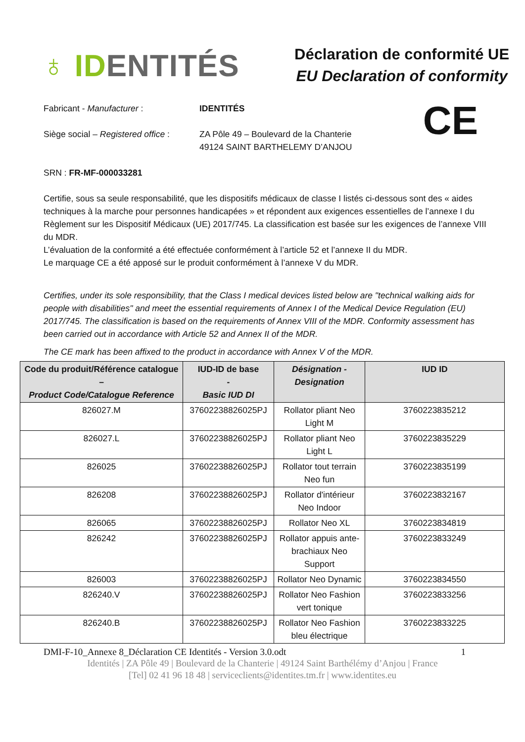♁ IDENTITÉS
Déclaration de conformité UE
EU Declaration of conformity
CE
Fabricant - Manufacturer : IDENTITÉS
Siège social – Registered office :
ZA Pôle 49 – Boulevard de la Chanterie
49124 SAINT BARTHELEMY D’ANJOU
SRN : FR-MF-000033281
Certifie, sous sa seule responsabilité, que les dispositifs médicaux de classe I listés ci-dessous sont des « aides techniques à la marche pour personnes handicapées » et répondent aux exigences essentielles de l’annexe I du Règlement sur les Dispositif Médicaux (UE) 2017/745. La classification est basée sur les exigences de l’annexe VIII du MDR.
L’évaluation de la conformité a été effectuée conformément à l’article 52 et l’annexe II du MDR.
Le marquage CE a été apposé sur le produit conformément à l’annexe V du MDR.
Certifies, under its sole responsibility, that the Class I medical devices listed below are "technical walking aids for people with disabilities" and meet the essential requirements of Annex I of the Medical Device Regulation (EU) 2017/745. The classification is based on the requirements of Annex VIII of the MDR. Conformity assessment has been carried out in accordance with Article 52 and Annex II of the MDR.
The CE mark has been affixed to the product in accordance with Annex V of the MDR.
| Code du produit/Référence catalogue – Product Code/Catalogue Reference | IUD-ID de base - Basic IUD DI | Désignation - Designation | IUD ID |
| --- | --- | --- | --- |
| 826027.M | 37602238826025PJ | Rollator pliant Neo Light M | 3760223835212 |
| 826027.L | 37602238826025PJ | Rollator pliant Neo Light L | 3760223835229 |
| 826025 | 37602238826025PJ | Rollator tout terrain Neo fun | 3760223835199 |
| 826208 | 37602238826025PJ | Rollator d'intérieur Neo Indoor | 3760223832167 |
| 826065 | 37602238826025PJ | Rollator Neo XL | 3760223834819 |
| 826242 | 37602238826025PJ | Rollator appuis ante-brachiaux Neo Support | 3760223833249 |
| 826003 | 37602238826025PJ | Rollator Neo Dynamic | 3760223834550 |
| 826240.V | 37602238826025PJ | Rollator Neo Fashion vert tonique | 3760223833256 |
| 826240.B | 37602238826025PJ | Rollator Neo Fashion bleu électrique | 3760223833225 |
DMI-F-10_Annexe 8_Déclaration CE Identités - Version 3.0.odt 1
Identités | ZA Pôle 49 | Boulevard de la Chanterie | 49124 Saint Barthélémy d’Anjou | France
[Tel] 02 41 96 18 48 | serviceclients@identites.tm.fr | www.identites.eu